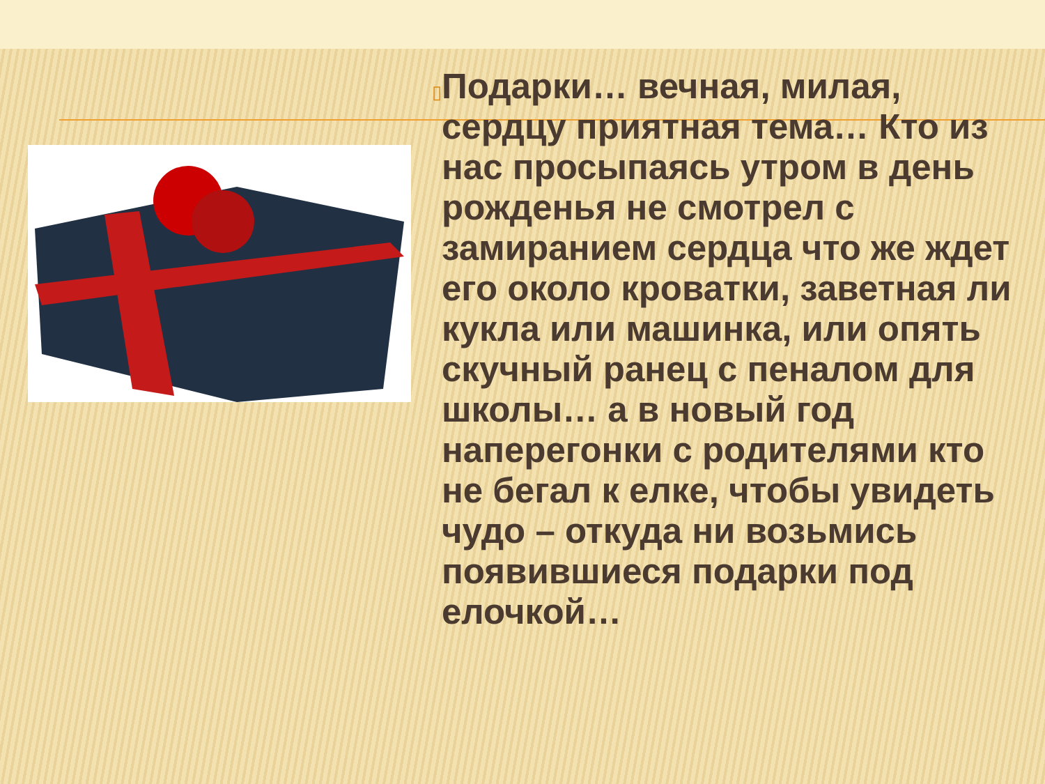▯
Подарки… вечная, милая, сердцу приятная тема… Кто из нас просыпаясь утром в день рожденья не смотрел с замиранием сердца что же ждет его около кроватки, заветная ли кукла или машинка, или опять скучный ранец с пеналом для школы… а в новый год наперегонки с родителями кто не бегал к елке, чтобы увидеть чудо – откуда ни возьмись появившиеся подарки под елочкой…